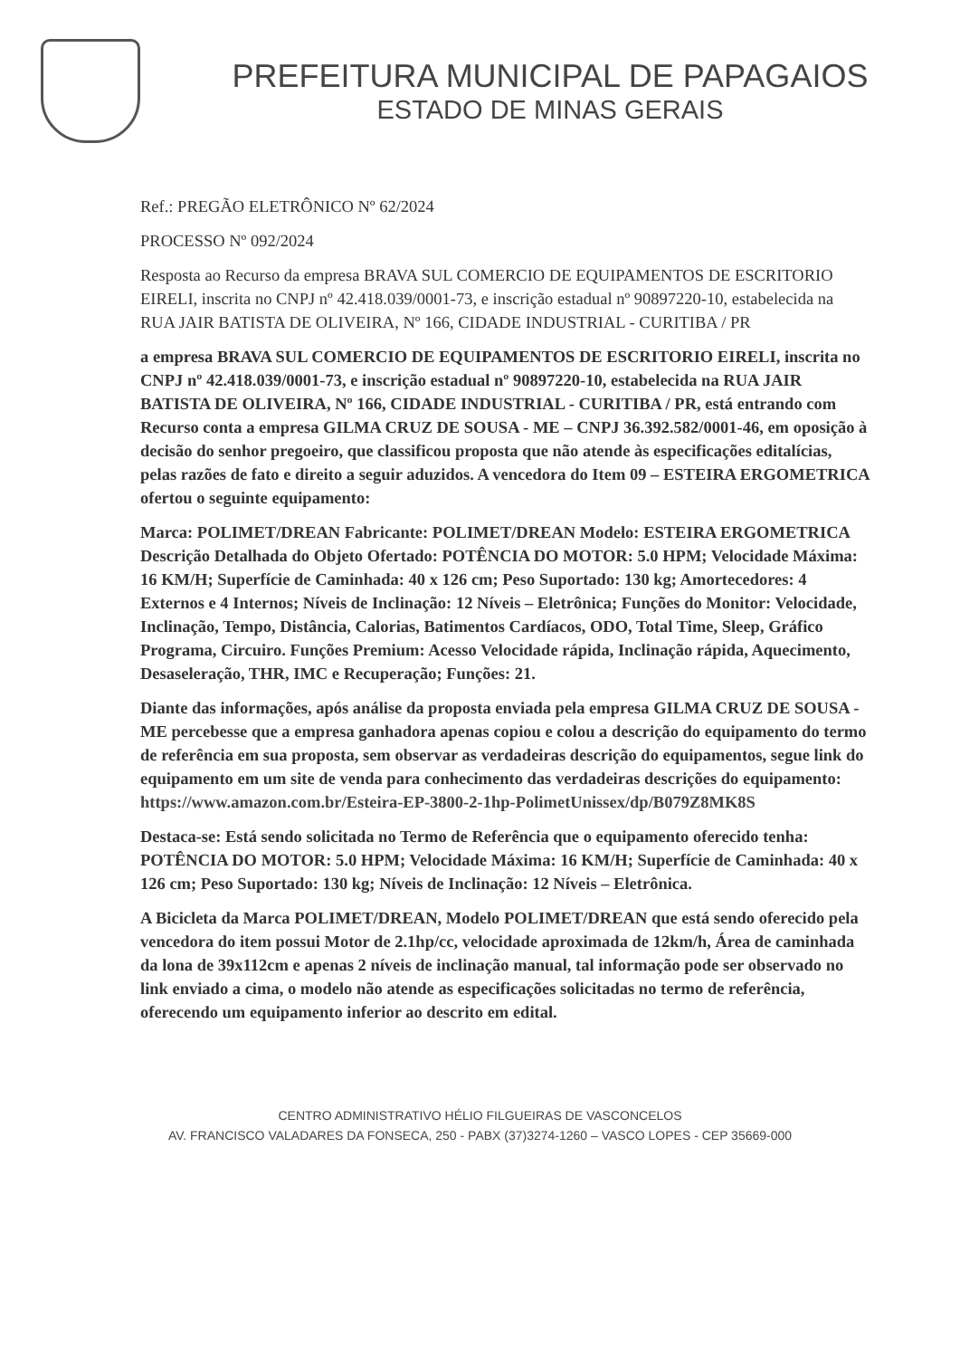PREFEITURA MUNICIPAL DE PAPAGAIOS
ESTADO DE MINAS GERAIS
Ref.: PREGÃO ELETRÔNICO Nº 62/2024
PROCESSO Nº 092/2024
Resposta ao Recurso da empresa BRAVA SUL COMERCIO DE EQUIPAMENTOS DE ESCRITORIO EIRELI, inscrita no CNPJ nº 42.418.039/0001-73, e inscrição estadual nº 90897220-10, estabelecida na RUA JAIR BATISTA DE OLIVEIRA, Nº 166, CIDADE INDUSTRIAL - CURITIBA / PR
a empresa BRAVA SUL COMERCIO DE EQUIPAMENTOS DE ESCRITORIO EIRELI, inscrita no CNPJ nº 42.418.039/0001-73, e inscrição estadual nº 90897220-10, estabelecida na RUA JAIR BATISTA DE OLIVEIRA, Nº 166, CIDADE INDUSTRIAL - CURITIBA / PR, está entrando com Recurso conta a empresa GILMA CRUZ DE SOUSA - ME – CNPJ 36.392.582/0001-46, em oposição à decisão do senhor pregoeiro, que classificou proposta que não atende às especificações editalícias, pelas razões de fato e direito a seguir aduzidos. A vencedora do Item 09 – ESTEIRA ERGOMETRICA ofertou o seguinte equipamento:
Marca: POLIMET/DREAN Fabricante: POLIMET/DREAN Modelo: ESTEIRA ERGOMETRICA Descrição Detalhada do Objeto Ofertado: POTÊNCIA DO MOTOR: 5.0 HPM; Velocidade Máxima: 16 KM/H; Superfície de Caminhada: 40 x 126 cm; Peso Suportado: 130 kg; Amortecedores: 4 Externos e 4 Internos; Níveis de Inclinação: 12 Níveis – Eletrônica; Funções do Monitor: Velocidade, Inclinação, Tempo, Distância, Calorias, Batimentos Cardíacos, ODO, Total Time, Sleep, Gráfico Programa, Circuiro. Funções Premium: Acesso Velocidade rápida, Inclinação rápida, Aquecimento, Desaseleração, THR, IMC e Recuperação; Funções: 21.
Diante das informações, após análise da proposta enviada pela empresa GILMA CRUZ DE SOUSA - ME percebesse que a empresa ganhadora apenas copiou e colou a descrição do equipamento do termo de referência em sua proposta, sem observar as verdadeiras descrição do equipamentos, segue link do equipamento em um site de venda para conhecimento das verdadeiras descrições do equipamento: https://www.amazon.com.br/Esteira-EP-3800-2-1hp-PolimetUnissex/dp/B079Z8MK8S
Destaca-se: Está sendo solicitada no Termo de Referência que o equipamento oferecido tenha: POTÊNCIA DO MOTOR: 5.0 HPM; Velocidade Máxima: 16 KM/H; Superfície de Caminhada: 40 x 126 cm; Peso Suportado: 130 kg; Níveis de Inclinação: 12 Níveis – Eletrônica.
A Bicicleta da Marca POLIMET/DREAN, Modelo POLIMET/DREAN que está sendo oferecido pela vencedora do item possui Motor de 2.1hp/cc, velocidade aproximada de 12km/h, Área de caminhada da lona de 39x112cm e apenas 2 níveis de inclinação manual, tal informação pode ser observado no link enviado a cima, o modelo não atende as especificações solicitadas no termo de referência, oferecendo um equipamento inferior ao descrito em edital.
CENTRO ADMINISTRATIVO HÉLIO FILGUEIRAS DE VASCONCELOS
AV. FRANCISCO VALADARES DA FONSECA, 250 - PABX (37)3274-1260 – VASCO LOPES - CEP 35669-000